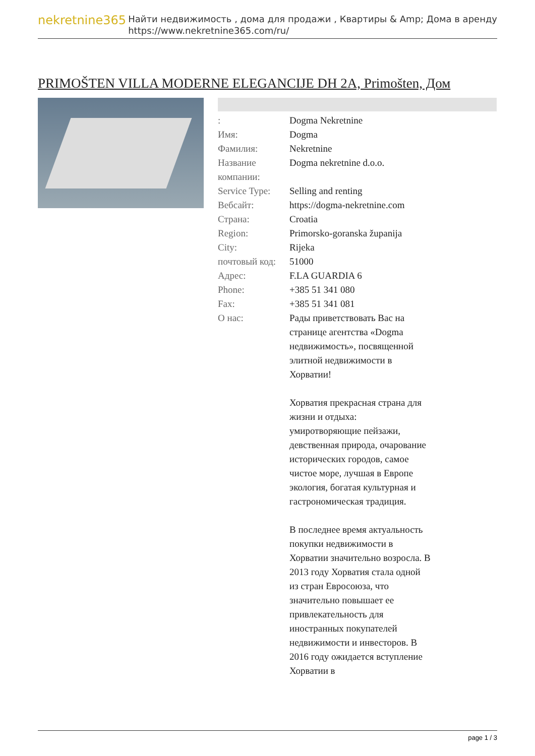nekretnine365
Найти недвижимость , дома для продажи , Квартиры & Amp; Дома в аренду
https://www.nekretnine365.com/ru/
PRIMOŠTEN VILLA MODERNE ELEGANCIJE DH 2A, Primošten, Дом
| : | Dogma Nekretnine |
| Имя: | Dogma |
| Фамилия: | Nekretnine |
| Название компании: | Dogma nekretnine d.o.o. |
| Service Type: | Selling and renting |
| Вебсайт: | https://dogma-nekretnine.com |
| Страна: | Croatia |
| Region: | Primorsko-goranska županija |
| City: | Rijeka |
| почтовый код: | 51000 |
| Адрес: | F.LA GUARDIA 6 |
| Phone: | +385 51 341 080 |
| Fax: | +385 51 341 081 |
| О нас: | Рады приветствовать Вас на странице агентства «Dogma недвижимость», посвященной элитной недвижимости в Хорватии! Хорватия прекрасная страна для жизни и отдыха: умиротворяющие пейзажи, девственная природа, очарование исторических городов, самое чистое море, лучшая в Европе экология, богатая культурная и гастрономическая традиция. В последнее время актуальность покупки недвижимости в Хорватии значительно возросла. В 2013 году Хорватия стала одной из стран Евросоюза, что значительно повышает ее привлекательность для иностранных покупателей недвижимости и инвесторов. В 2016 году ожидается вступление Хорватии в |
page 1 / 3